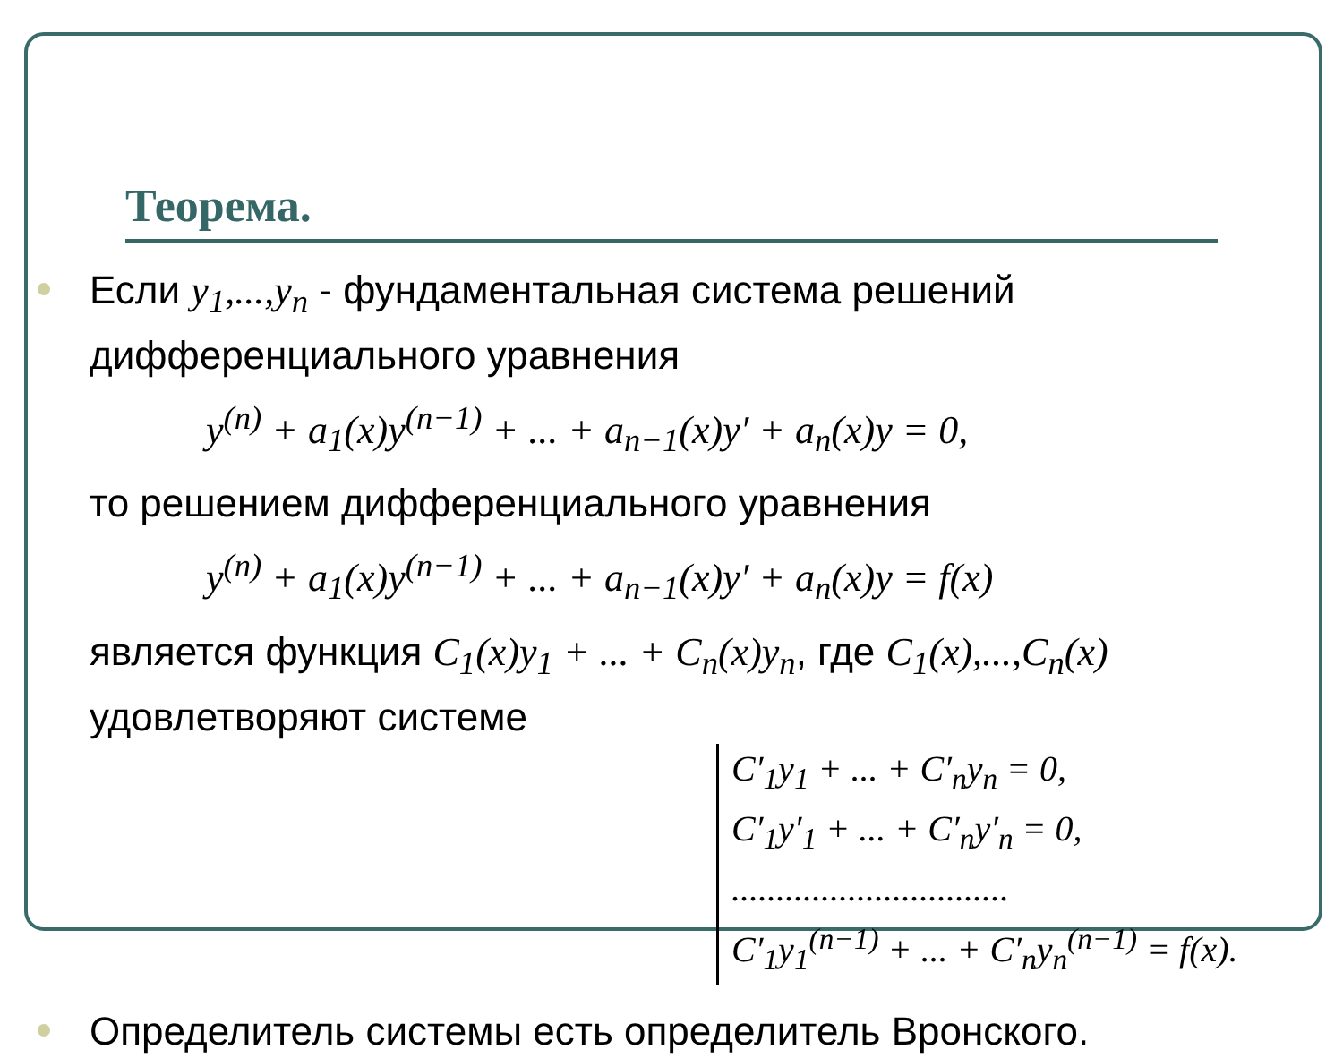Теорема.
Если y<sub>1</sub>,...,y<sub>n</sub> - фундаментальная система решений дифференциального уравнения
y<sup>(n)</sup> + a<sub>1</sub>(x)y<sup>(n−1)</sup> + ... + a<sub>n−1</sub>(x)y′ + a<sub>n</sub>(x)y = 0,
то решением дифференциального уравнения
y<sup>(n)</sup> + a<sub>1</sub>(x)y<sup>(n−1)</sup> + ... + a<sub>n−1</sub>(x)y′ + a<sub>n</sub>(x)y = f(x)
является функция C<sub>1</sub>(x)y<sub>1</sub> + ... + C<sub>n</sub>(x)y<sub>n</sub>, где C<sub>1</sub>(x),...,C<sub>n</sub>(x) удовлетворяют системе
C′<sub>1</sub>y<sub>1</sub> + ... + C′<sub>n</sub>y<sub>n</sub> = 0,
C′<sub>1</sub>y′<sub>1</sub> + ... + C′<sub>n</sub>y′<sub>n</sub> = 0,
...............................
C′<sub>1</sub>y<sub>1</sub><sup>(n−1)</sup> + ... + C′<sub>n</sub>y<sub>n</sub><sup>(n−1)</sup> = f(x).
Определитель системы есть определитель Вронского.